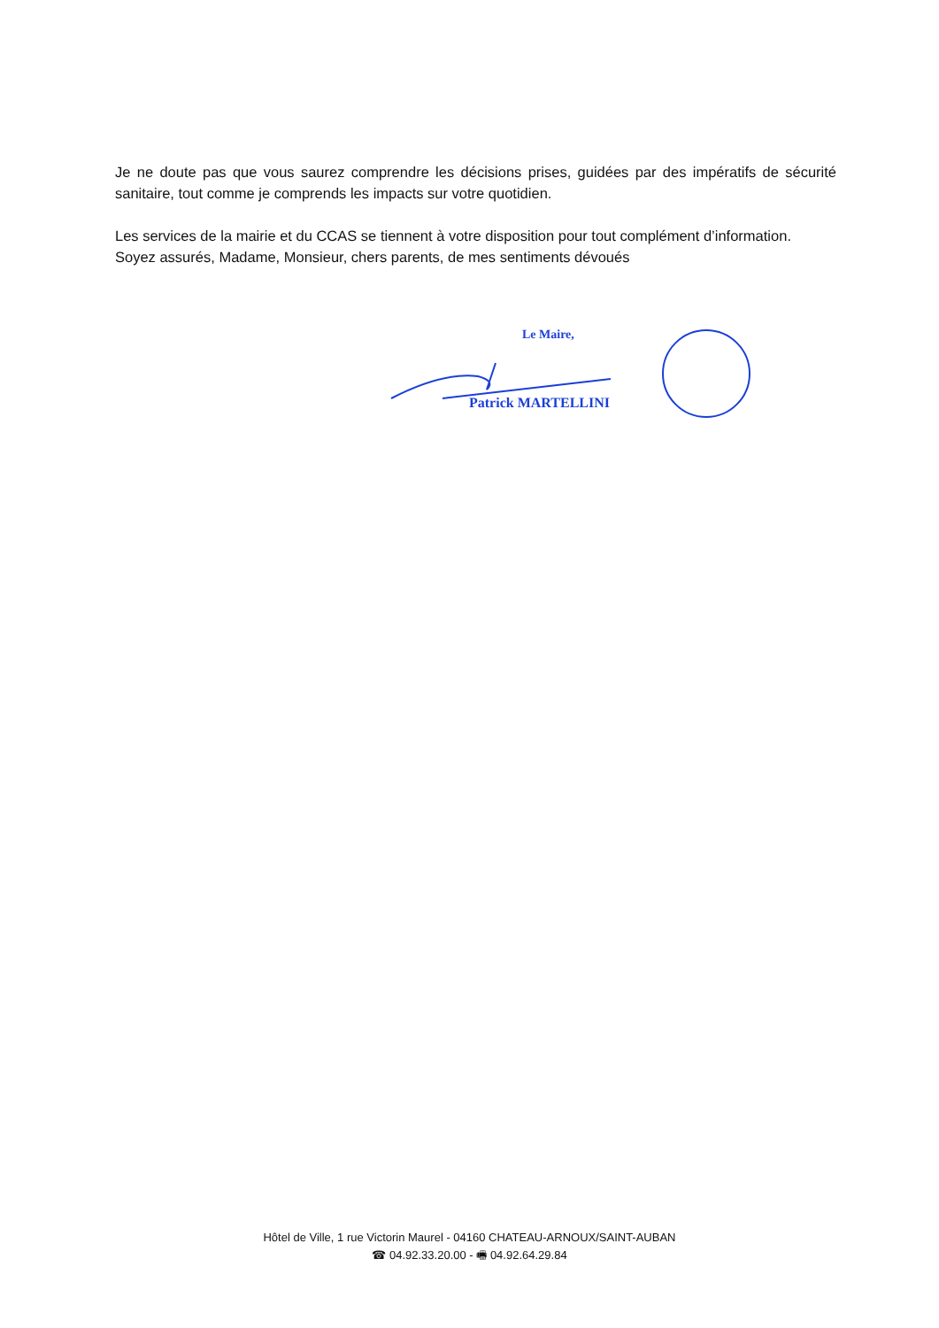Je ne doute pas que vous saurez comprendre les décisions prises, guidées par des impératifs de sécurité sanitaire, tout comme je comprends les impacts sur votre quotidien.
Les services de la mairie et du CCAS se tiennent à votre disposition pour tout complément d’information.
Soyez assurés, Madame, Monsieur, chers parents, de mes sentiments dévoués
Le Maire,
Patrick MARTELLINI
Hôtel de Ville, 1 rue Victorin Maurel - 04160 CHATEAU-ARNOUX/SAINT-AUBAN
☎ 04.92.33.20.00 - 🖷 04.92.64.29.84